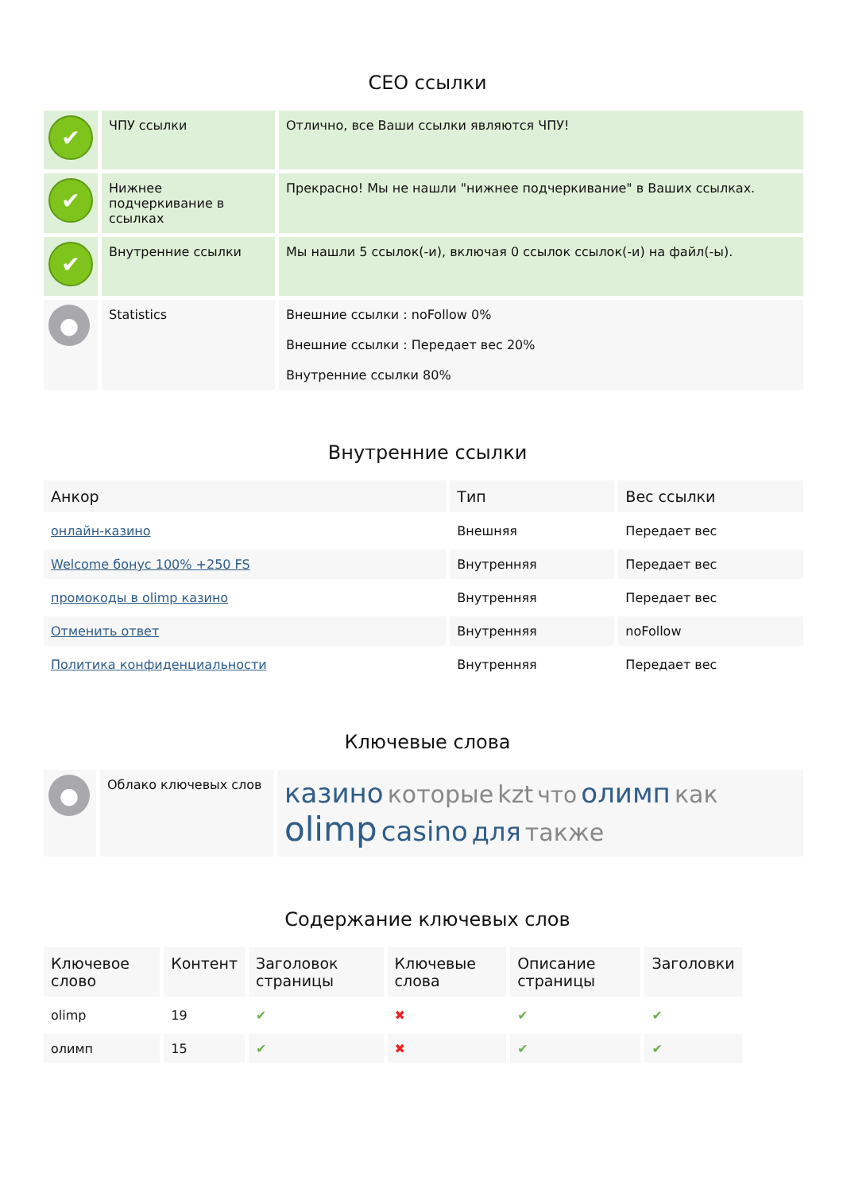СЕО ссылки
| ✔ | ЧПУ ссылки | Отлично, все Ваши ссылки являются ЧПУ! |
| ✔ | Нижнее подчеркивание в ссылках | Прекрасно! Мы не нашли "нижнее подчеркивание" в Ваших ссылках. |
| ✔ | Внутренние ссылки | Мы нашли 5 ссылок(-и), включая 0 ссылок ссылок(-и) на файл(-ы). |
| ● | Statistics | Внешние ссылки : noFollow 0% Внешние ссылки : Передает вес 20% Внутренние ссылки 80% |
Внутренние ссылки
| Анкор | Тип | Вес ссылки |
| --- | --- | --- |
| онлайн-казино | Внешняя | Передает вес |
| Welcome бонус 100% +250 FS | Внутренняя | Передает вес |
| промокоды в olimp казино | Внутренняя | Передает вес |
| Отменить ответ | Внутренняя | noFollow |
| Политика конфиденциальности | Внутренняя | Передает вес |
Ключевые слова
| ● | Облако ключевых слов | казино которые kzt что олимп как olimp casino для также |
Содержание ключевых слов
| Ключевое слово | Контент | Заголовок страницы | Ключевые слова | Описание страницы | Заголовки |
| --- | --- | --- | --- | --- | --- |
| olimp | 19 | ✔ | ✖ | ✔ | ✔ |
| олимп | 15 | ✔ | ✖ | ✔ | ✔ |